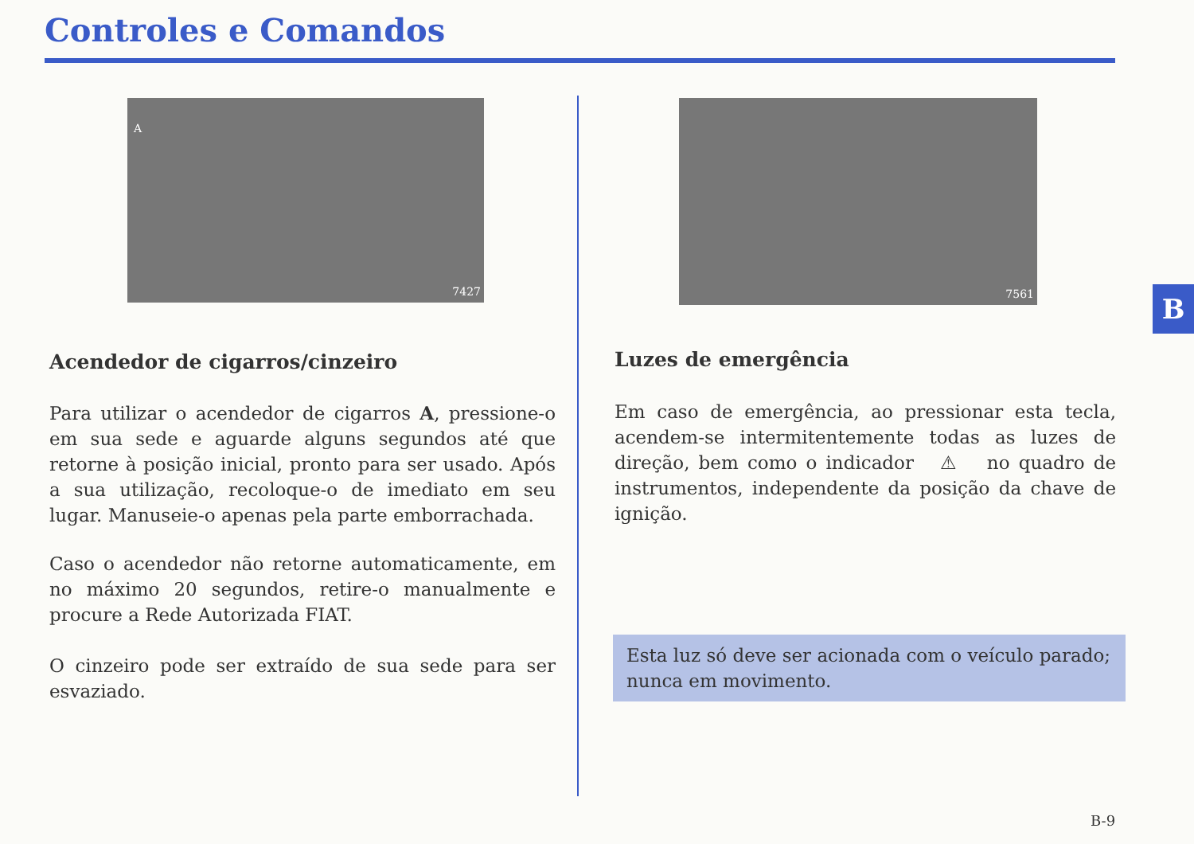Controles e Comandos
A
7427
7561
Acendedor de cigarros/cinzeiro
Para utilizar o acendedor de cigarros A, pressione-o em sua sede e aguarde alguns segundos até que retorne à posição inicial, pronto para ser usado. Após a sua utilização, recoloque-o de imediato em seu lugar. Manuseie-o apenas pela parte emborrachada.
Caso o acendedor não retorne automaticamente, em no máximo 20 segundos, retire-o manualmente e procure a Rede Autorizada FIAT.
O cinzeiro pode ser extraído de sua sede para ser esvaziado.
Luzes de emergência
Em caso de emergência, ao pressionar esta tecla, acendem-se intermitentemente todas as luzes de direção, bem como o indicador ⚠ no quadro de instrumentos, independente da posição da chave de ignição.
Esta luz só deve ser acionada com o veículo parado; nunca em movimento.
B
B-9